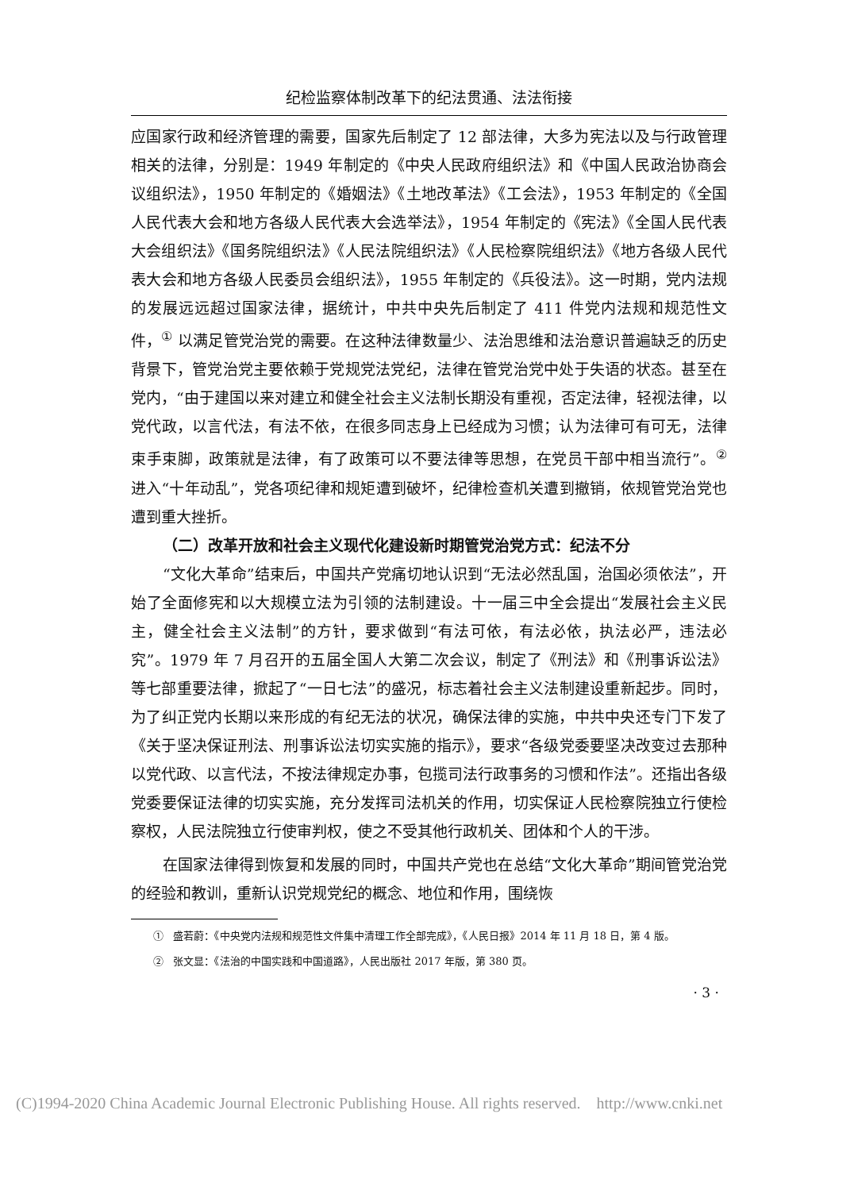纪检监察体制改革下的纪法贯通、法法衔接
应国家行政和经济管理的需要，国家先后制定了 12 部法律，大多为宪法以及与行政管理相关的法律，分别是：1949 年制定的《中央人民政府组织法》和《中国人民政治协商会议组织法》，1950 年制定的《婚姻法》《土地改革法》《工会法》，1953 年制定的《全国人民代表大会和地方各级人民代表大会选举法》，1954 年制定的《宪法》《全国人民代表大会组织法》《国务院组织法》《人民法院组织法》《人民检察院组织法》《地方各级人民代表大会和地方各级人民委员会组织法》，1955 年制定的《兵役法》。这一时期，党内法规的发展远远超过国家法律，据统计，中共中央先后制定了 411 件党内法规和规范性文件，<sup>①</sup> 以满足管党治党的需要。在这种法律数量少、法治思维和法治意识普遍缺乏的历史背景下，管党治党主要依赖于党规党法党纪，法律在管党治党中处于失语的状态。甚至在党内，“由于建国以来对建立和健全社会主义法制长期没有重视，否定法律，轻视法律，以党代政，以言代法，有法不依，在很多同志身上已经成为习惯；认为法律可有可无，法律束手束脚，政策就是法律，有了政策可以不要法律等思想，在党员干部中相当流行”。<sup>②</sup> 进入“十年动乱”，党各项纪律和规矩遭到破坏，纪律检查机关遭到撤销，依规管党治党也遭到重大挫折。
（二）改革开放和社会主义现代化建设新时期管党治党方式：纪法不分
“文化大革命”结束后，中国共产党痛切地认识到“无法必然乱国，治国必须依法”，开始了全面修宪和以大规模立法为引领的法制建设。十一届三中全会提出“发展社会主义民主，健全社会主义法制”的方针，要求做到“有法可依，有法必依，执法必严，违法必究”。1979 年 7 月召开的五届全国人大第二次会议，制定了《刑法》和《刑事诉讼法》等七部重要法律，掀起了“一日七法”的盛况，标志着社会主义法制建设重新起步。同时，为了纠正党内长期以来形成的有纪无法的状况，确保法律的实施，中共中央还专门下发了《关于坚决保证刑法、刑事诉讼法切实实施的指示》，要求“各级党委要坚决改变过去那种以党代政、以言代法，不按法律规定办事，包揽司法行政事务的习惯和作法”。还指出各级党委要保证法律的切实实施，充分发挥司法机关的作用，切实保证人民检察院独立行使检察权，人民法院独立行使审判权，使之不受其他行政机关、团体和个人的干涉。
在国家法律得到恢复和发展的同时，中国共产党也在总结“文化大革命”期间管党治党的经验和教训，重新认识党规党纪的概念、地位和作用，围绕恢
① 盛若蔚：《中央党内法规和规范性文件集中清理工作全部完成》，《人民日报》2014 年 11 月 18 日，第 4 版。
② 张文显：《法治的中国实践和中国道路》，人民出版社 2017 年版，第 380 页。
· 3 ·
(C)1994-2020 China Academic Journal Electronic Publishing House. All rights reserved. http://www.cnki.net